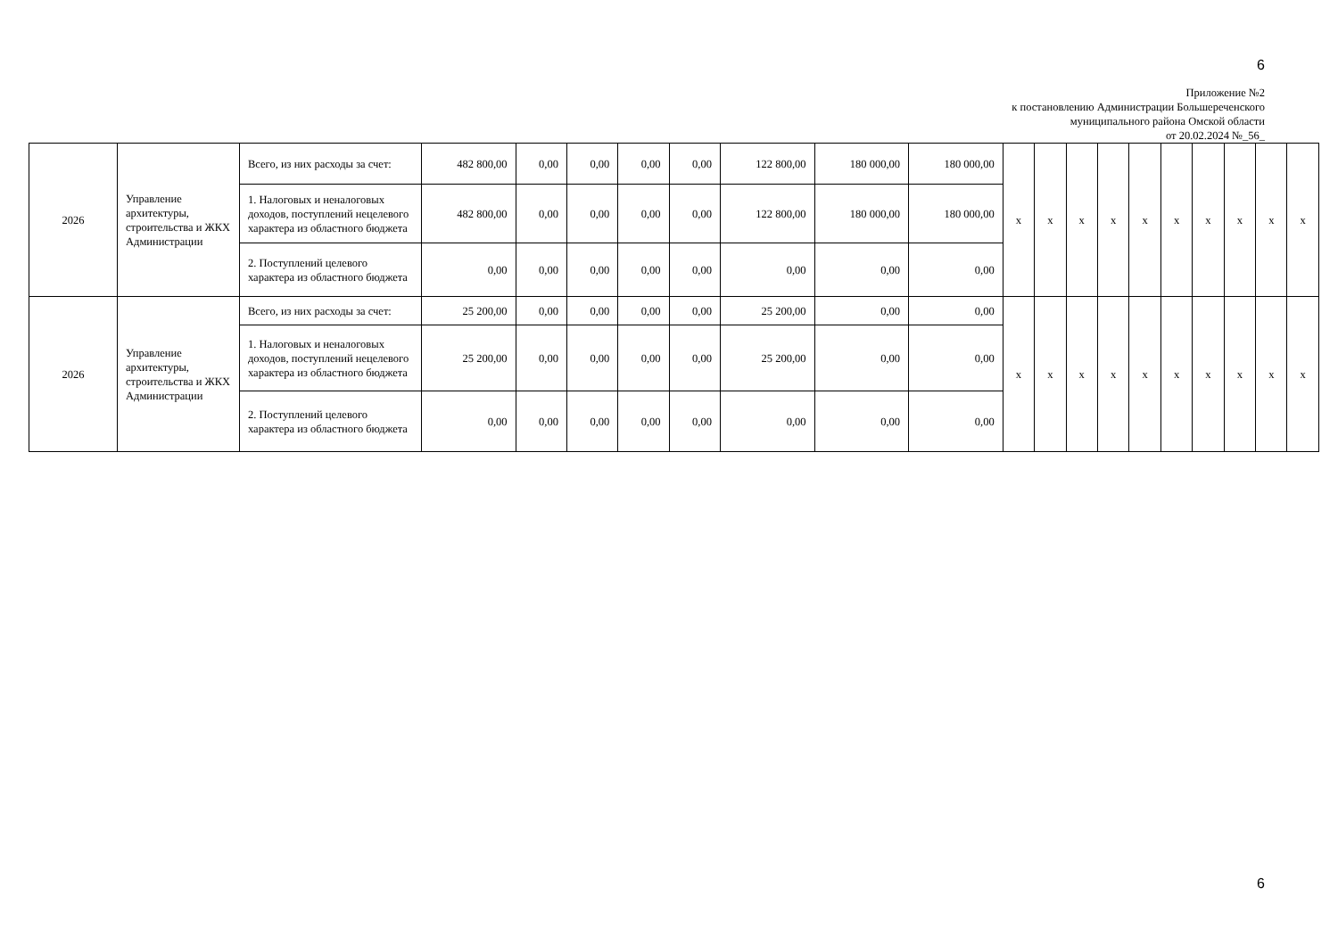6
Приложение №2
к постановлению Администрации Большереченского
муниципального района Омской области
от 20.02.2024 №_56_
| 2026 | Управление архитектуры, строительства и ЖКХ Администрации | Всего, из них расходы за счет: | 482 800,00 | 0,00 | 0,00 | 0,00 | 0,00 | 122 800,00 | 180 000,00 | 180 000,00 | x | x | x | x | x | x | x | x | x | x |
| | | 1. Налоговых и неналоговых доходов, поступлений нецелевого характера из областного бюджета | 482 800,00 | 0,00 | 0,00 | 0,00 | 0,00 | 122 800,00 | 180 000,00 | 180 000,00 | | | | | | | | | | |
| | | 2. Поступлений целевого характера из областного бюджета | 0,00 | 0,00 | 0,00 | 0,00 | 0,00 | 0,00 | 0,00 | 0,00 | | | | | | | | | | |
| 2026 | Управление архитектуры, строительства и ЖКХ Администрации | Всего, из них расходы за счет: | 25 200,00 | 0,00 | 0,00 | 0,00 | 0,00 | 25 200,00 | 0,00 | 0,00 | x | x | x | x | x | x | x | x | x | x |
| | | 1. Налоговых и неналоговых доходов, поступлений нецелевого характера из областного бюджета | 25 200,00 | 0,00 | 0,00 | 0,00 | 0,00 | 25 200,00 | 0,00 | 0,00 | | | | | | | | | | |
| | | 2. Поступлений целевого характера из областного бюджета | 0,00 | 0,00 | 0,00 | 0,00 | 0,00 | 0,00 | 0,00 | 0,00 | | | | | | | | | | |
6